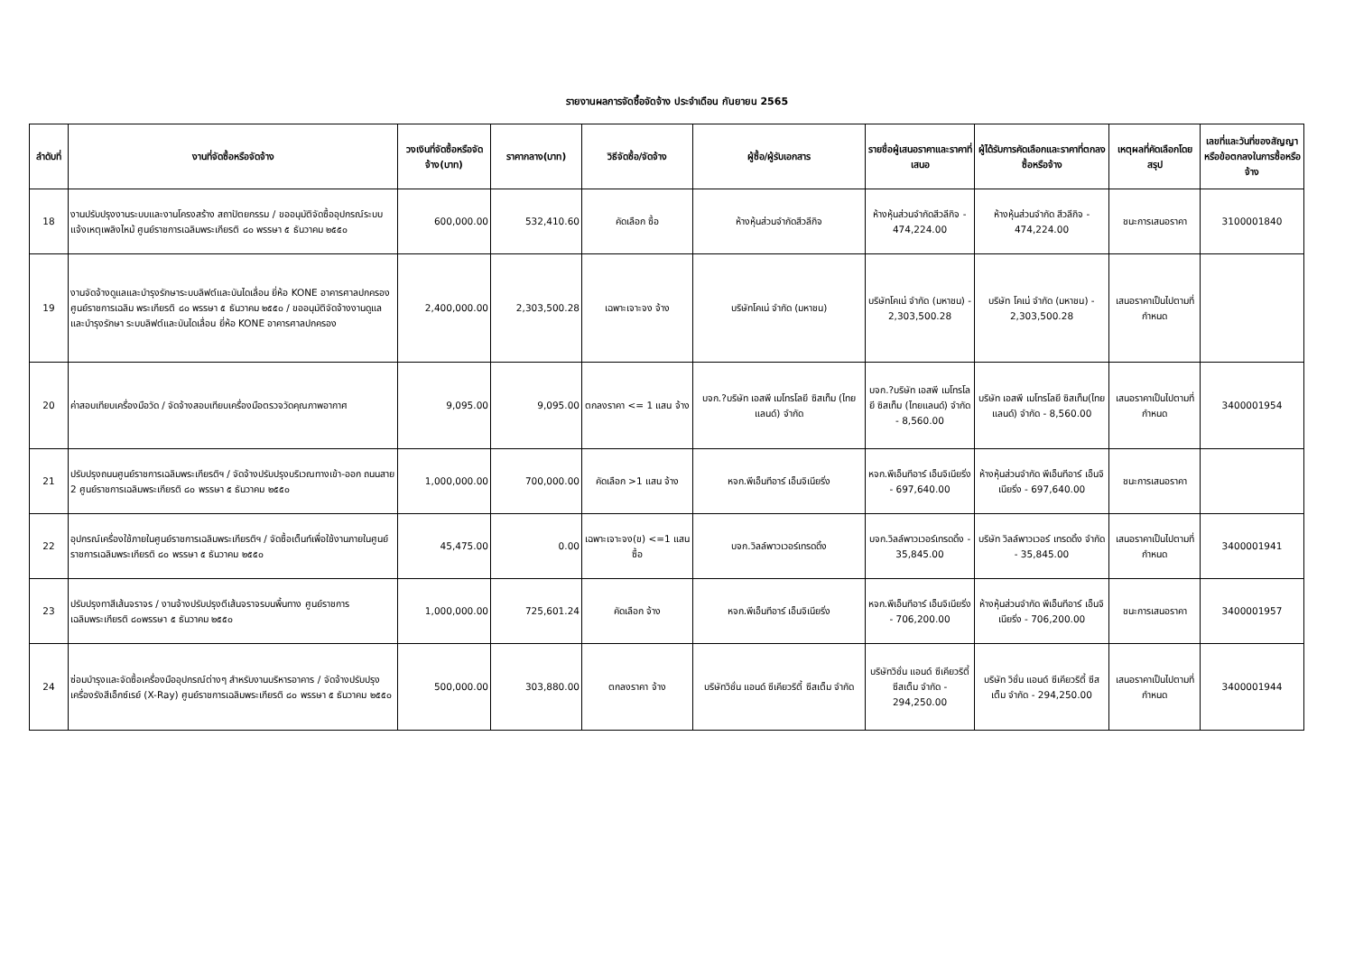รายงานผลการจัดซื้อจัดจ้าง ประจำเดือน กันยายน 2565
| ลำดับที่ | งานที่จัดซื้อหรือจัดจ้าง | วงเงินที่จัดซื้อหรือจัดจ้าง(บาท) | ราคากลาง(บาท) | วิธีจัดซื้อ/จัดจ้าง | ผู้ซื้อ/ผู้รับเอกสาร | รายชื่อผู้เสนอราคาและราคาที่เสนอ | ผู้ได้รับการคัดเลือกและราคาที่ตกลงซื้อหรือจ้าง | เหตุผลที่คัดเลือกโดยสรุป | เลขที่และวันที่ของสัญญาหรือข้อตกลงในการซื้อหรือจ้าง |
| --- | --- | --- | --- | --- | --- | --- | --- | --- | --- |
| 18 | งานปรับปรุงงานระบบและงานโครงสร้าง สถาปัตยกรรม / ขออนุมัติจัดซื้ออุปกรณ์ระบบแจ้งเหตุเพลิงไหม้ ศูนย์ราชการเฉลิมพระเกียรติ ๘๐ พรรษา ๕ ธันวาคม ๒๕๕๐ | 600,000.00 | 532,410.60 | คัดเลือก ซื้อ | ห้างหุ้นส่วนจำกัดสีวลีกิจ | ห้างหุ้นส่วนจำกัดสีวลีกิจ - 474,224.00 | ห้างหุ้นส่วนจำกัด สีวลีกิจ - 474,224.00 | ชนะการเสนอราคา | 3100001840 |
| 19 | งานจัดจ้างดูแลและบำรุงรักษาระบบลิฟต์และบันไดเลื่อน ยี่ห้อ KONE อาคารศาลปกครอง ศูนย์ราชการเฉลิม พระเกียรติ ๘๐ พรรษา ๕ ธันวาคม ๒๕๕๐ / ขออนุมัติจัดจ้างงานดูแล และบำรุงรักษา ระบบลิฟต์และบันไดเลื่อน ยี่ห้อ KONE อาคารศาลปกครอง | 2,400,000.00 | 2,303,500.28 | เฉพาะเจาะจง จ้าง | บริษัทโคเน่ จำกัด (มหาชน) | บริษัทโคเน่ จำกัด (มหาชน) - 2,303,500.28 | บริษัท โคเน่ จำกัด (มหาชน) - 2,303,500.28 | เสนอราคาเป็นไปตามที่กำหนด | |
| 20 | ค่าสอบเทียบเครื่องมือวัด / จัดจ้างสอบเทียบเครื่องมือตรวจวัดคุณภาพอากาศ | 9,095.00 | 9,095.00 | ตกลงราคา <= 1 แสน จ้าง | บจก.?บริษัท เอสพี เมโทรโลยี ซิสเท็ม (ไทยแลนด์) จำกัด | บจก.?บริษัท เอสพี เมโทรโลยี ซิสเท็ม (ไทยแลนด์) จำกัด - 8,560.00 | บริษัท เอสพี เมโทรโลยี ซิสเท็ม(ไทยแลนด์) จำกัด - 8,560.00 | เสนอราคาเป็นไปตามที่กำหนด | 3400001954 |
| 21 | ปรับปรุงถนนศูนย์ราชการเฉลิมพระเกียรติฯ / จัดจ้างปรับปรุงบริเวณทางเข้า-ออก ถนนสาย 2 ศูนย์ราชการเฉลิมพระเกียรติ ๘๐ พรรษา ๕ ธันวาคม ๒๕๕๐ | 1,000,000.00 | 700,000.00 | คัดเลือก >1 แสน จ้าง | หจก.พีเอ็นทีอาร์ เอ็นจิเนียริ่ง | หจก.พีเอ็นทีอาร์ เอ็นจิเนียริ่ง - 697,640.00 | ห้างหุ้นส่วนจำกัด พีเอ็นทีอาร์ เอ็นจิเนียริ่ง - 697,640.00 | ชนะการเสนอราคา | |
| 22 | อุปกรณ์เครื่องใช้ภายในศูนย์ราชการเฉลิมพระเกียรติฯ / จัดซื้อเต็นท์เพื่อใช้งานภายในศูนย์ราชการเฉลิมพระเกียรติ ๘๐ พรรษา ๕ ธันวาคม ๒๕๕๐ | 45,475.00 | 0.00 | เฉพาะเจาะจง(ข) <=1 แสน ซื้อ | บจก.วิลล์พาวเวอร์เทรดดิ้ง | บจก.วิลล์พาวเวอร์เทรดดิ้ง - 35,845.00 | บริษัท วิลล์พาวเวอร์ เทรดดิ้ง จำกัด - 35,845.00 | เสนอราคาเป็นไปตามที่กำหนด | 3400001941 |
| 23 | ปรับปรุงทาสีเส้นจราจร / งานจ้างปรับปรุงตีเส้นจราจรบนพื้นทาง ศูนย์ราชการเฉลิมพระเกียรติ ๘๐พรรษา ๕ ธันวาคม ๒๕๕๐ | 1,000,000.00 | 725,601.24 | คัดเลือก จ้าง | หจก.พีเอ็นทีอาร์ เอ็นจิเนียริ่ง | หจก.พีเอ็นทีอาร์ เอ็นจิเนียริ่ง - 706,200.00 | ห้างหุ้นส่วนจำกัด พีเอ็นทีอาร์ เอ็นจิเนียริ่ง - 706,200.00 | ชนะการเสนอราคา | 3400001957 |
| 24 | ซ่อมบำรุงและจัดซื้อเครื่องมืออุปกรณ์ต่างๆ สำหรับงานบริหารอาคาร / จัดจ้างปรับปรุงเครื่องรังสีเอ็กซ์เรย์ (X-Ray) ศูนย์ราชการเฉลิมพระเกียรติ ๘๐ พรรษา ๕ ธันวาคม ๒๕๕๐ | 500,000.00 | 303,880.00 | ตกลงราคา จ้าง | บริษัทวิชั่น แอนด์ ซีเคียวริตี้ ซีสเต็ม จำกัด | บริษัทวิชั่น แอนด์ ซีเคียวริตี้ ซีสเต็ม จำกัด - 294,250.00 | บริษัท วิชั่น แอนด์ ซีเคียวริตี้ ซีสเต็ม จำกัด - 294,250.00 | เสนอราคาเป็นไปตามที่กำหนด | 3400001944 |